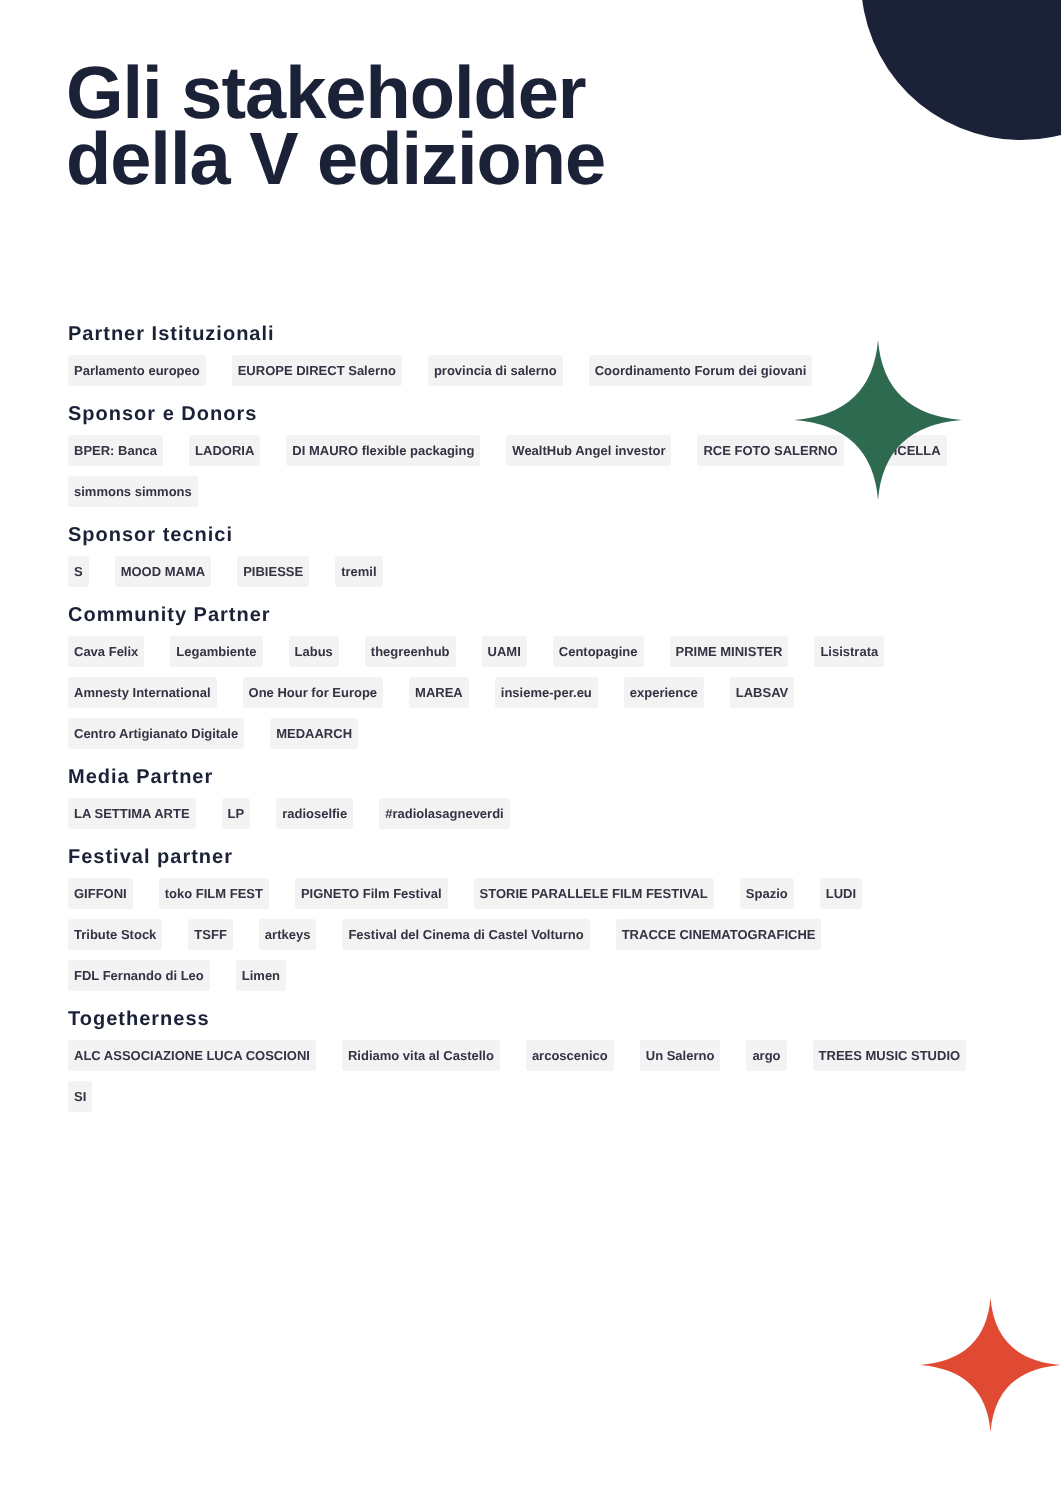Gli stakeholder
della V edizione
Partner Istituzionali
Parlamento europeo EUROPE DIRECT Salerno provincia di salerno Coordinamento Forum dei giovani
Sponsor e Donors
BPER: Banca LADORIA DI MAURO flexible packaging WealtHub Angel investor RCE FOTO SALERNO APICELLA simmons simmons
Sponsor tecnici
S MOOD MAMA PIBIESSE tremil
Community Partner
Cava Felix Legambiente Labus thegreenhub UAMI Centopagine PRIME MINISTER Lisistrata Amnesty International One Hour for Europe MAREA insieme-per.eu experience LABSAV Centro Artigianato Digitale MEDAARCH
Media Partner
LA SETTIMA ARTE LP radioselfie #radiolasagneverdi
Festival partner
GIFFONI toko FILM FEST PIGNETO Film Festival STORIE PARALLELE FILM FESTIVAL Spazio LUDI Tribute Stock TSFF artkeys Festival del Cinema di Castel Volturno TRACCE CINEMATOGRAFICHE FDL Fernando di Leo Limen
Togetherness
ALC ASSOCIAZIONE LUCA COSCIONI Ridiamo vita al Castello arcoscenico Un Salerno argo TREES MUSIC STUDIO SI